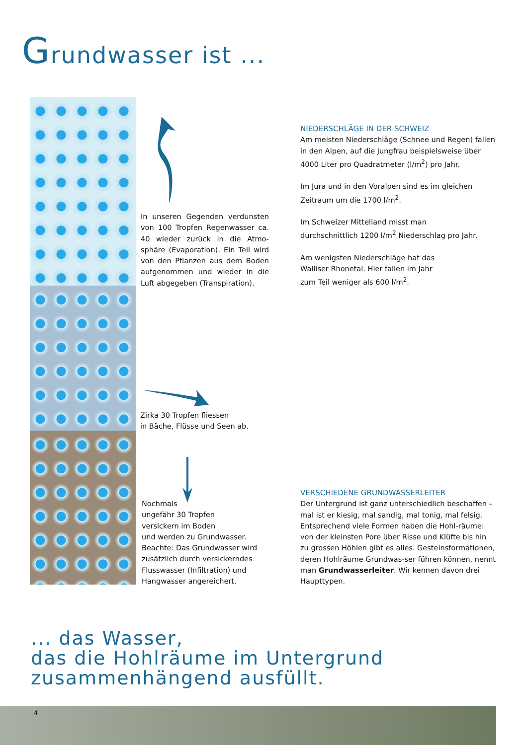Grundwasser ist ...
In unseren Gegenden verdunsten von 100 Tropfen Regenwasser ca. 40 wieder zurück in die Atmo-sphäre (Evaporation). Ein Teil wird von den Pflanzen aus dem Boden aufgenommen und wieder in die Luft abgegeben (Transpiration).
Zirka 30 Tropfen fliessen
in Bäche, Flüsse und Seen ab.
Nochmals
ungefähr 30 Tropfen
versickern im Boden
und werden zu Grundwasser.
Beachte: Das Grundwasser wird
zusätzlich durch versickerndes
Flusswasser (Infiltration) und
Hangwasser angereichert.
NIEDERSCHLÄGE IN DER SCHWEIZ
Am meisten Niederschläge (Schnee und Regen) fallen in den Alpen, auf die Jungfrau beispielsweise über 4000 Liter pro Quadratmeter (l/m<sup>2</sup>) pro Jahr.
Im Jura und in den Voralpen sind es im gleichen Zeitraum um die 1700 l/m<sup>2</sup>.
Im Schweizer Mittelland misst man
durchschnittlich 1200 l/m<sup>2</sup> Niederschlag pro Jahr.
Am wenigsten Niederschläge hat das
Walliser Rhonetal. Hier fallen im Jahr
zum Teil weniger als 600 l/m<sup>2</sup>.
VERSCHIEDENE GRUNDWASSERLEITER
Der Untergrund ist ganz unterschiedlich beschaffen – mal ist er kiesig, mal sandig, mal tonig, mal felsig. Entsprechend viele Formen haben die Hohl-räume: von der kleinsten Pore über Risse und Klüfte bis hin zu grossen Höhlen gibt es alles. Gesteinsformationen, deren Hohlräume Grundwas-ser führen können, nennt man Grundwasserleiter. Wir kennen davon drei Haupttypen.
... das Wasser,
das die Hohlräume im Untergrund
zusammenhängend ausfüllt.
4